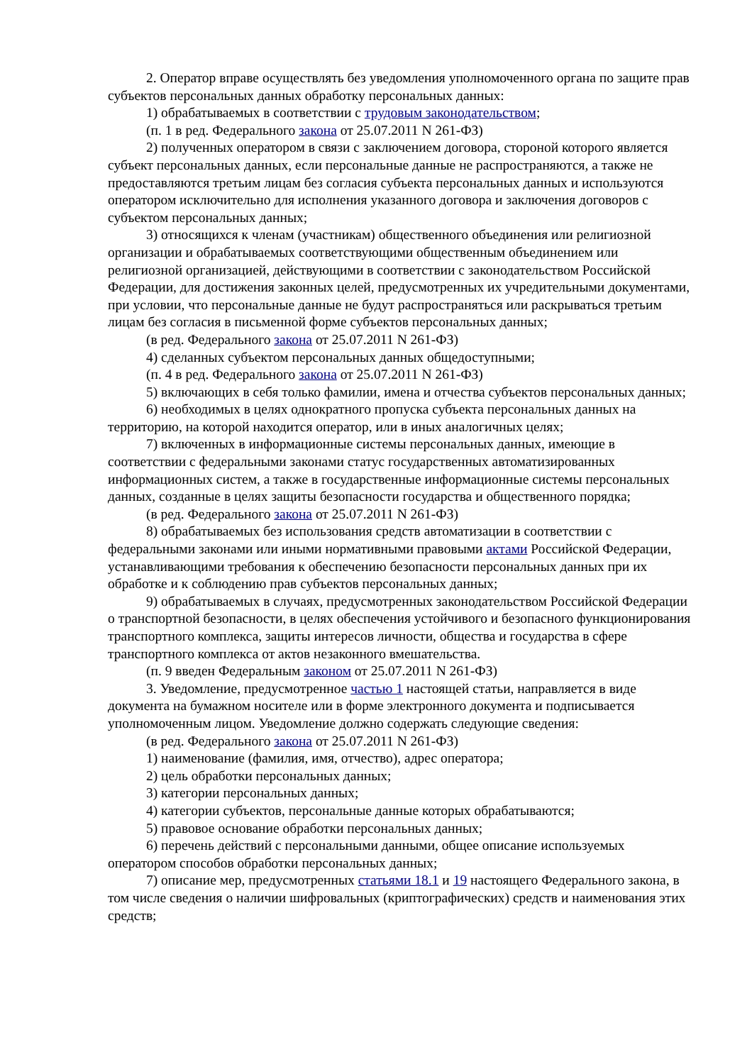2. Оператор вправе осуществлять без уведомления уполномоченного органа по защите прав субъектов персональных данных обработку персональных данных:
1) обрабатываемых в соответствии с трудовым законодательством;
(п. 1 в ред. Федерального закона от 25.07.2011 N 261-ФЗ)
2) полученных оператором в связи с заключением договора, стороной которого является субъект персональных данных, если персональные данные не распространяются, а также не предоставляются третьим лицам без согласия субъекта персональных данных и используются оператором исключительно для исполнения указанного договора и заключения договоров с субъектом персональных данных;
3) относящихся к членам (участникам) общественного объединения или религиозной организации и обрабатываемых соответствующими общественным объединением или религиозной организацией, действующими в соответствии с законодательством Российской Федерации, для достижения законных целей, предусмотренных их учредительными документами, при условии, что персональные данные не будут распространяться или раскрываться третьим лицам без согласия в письменной форме субъектов персональных данных;
(в ред. Федерального закона от 25.07.2011 N 261-ФЗ)
4) сделанных субъектом персональных данных общедоступными;
(п. 4 в ред. Федерального закона от 25.07.2011 N 261-ФЗ)
5) включающих в себя только фамилии, имена и отчества субъектов персональных данных;
6) необходимых в целях однократного пропуска субъекта персональных данных на территорию, на которой находится оператор, или в иных аналогичных целях;
7) включенных в информационные системы персональных данных, имеющие в соответствии с федеральными законами статус государственных автоматизированных информационных систем, а также в государственные информационные системы персональных данных, созданные в целях защиты безопасности государства и общественного порядка;
(в ред. Федерального закона от 25.07.2011 N 261-ФЗ)
8) обрабатываемых без использования средств автоматизации в соответствии с федеральными законами или иными нормативными правовыми актами Российской Федерации, устанавливающими требования к обеспечению безопасности персональных данных при их обработке и к соблюдению прав субъектов персональных данных;
9) обрабатываемых в случаях, предусмотренных законодательством Российской Федерации о транспортной безопасности, в целях обеспечения устойчивого и безопасного функционирования транспортного комплекса, защиты интересов личности, общества и государства в сфере транспортного комплекса от актов незаконного вмешательства.
(п. 9 введен Федеральным законом от 25.07.2011 N 261-ФЗ)
3. Уведомление, предусмотренное частью 1 настоящей статьи, направляется в виде документа на бумажном носителе или в форме электронного документа и подписывается уполномоченным лицом. Уведомление должно содержать следующие сведения:
(в ред. Федерального закона от 25.07.2011 N 261-ФЗ)
1) наименование (фамилия, имя, отчество), адрес оператора;
2) цель обработки персональных данных;
3) категории персональных данных;
4) категории субъектов, персональные данные которых обрабатываются;
5) правовое основание обработки персональных данных;
6) перечень действий с персональными данными, общее описание используемых оператором способов обработки персональных данных;
7) описание мер, предусмотренных статьями 18.1 и 19 настоящего Федерального закона, в том числе сведения о наличии шифровальных (криптографических) средств и наименования этих средств;